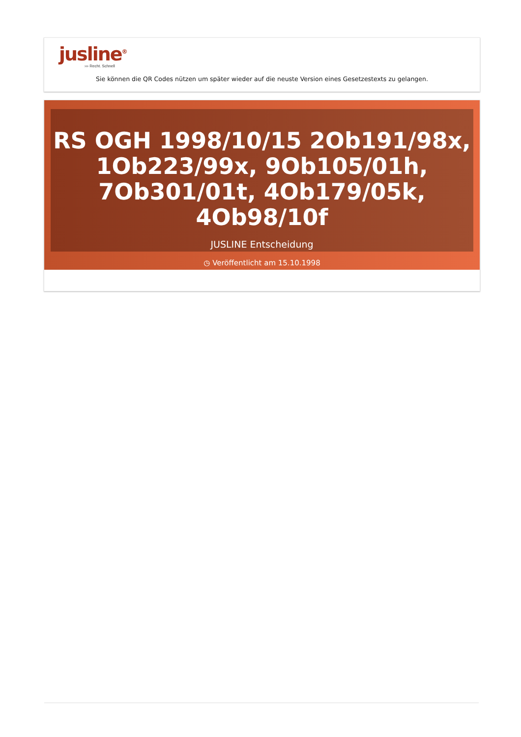jusline<sup>®</sup>
››› Recht. Schnell
Sie können die QR Codes nützen um später wieder auf die neuste Version eines Gesetzestexts zu gelangen.
RS OGH 1998/10/15 2Ob191/98x, 1Ob223/99x, 9Ob105/01h, 7Ob301/01t, 4Ob179/05k, 4Ob98/10f
JUSLINE Entscheidung
◷ Veröffentlicht am 15.10.1998